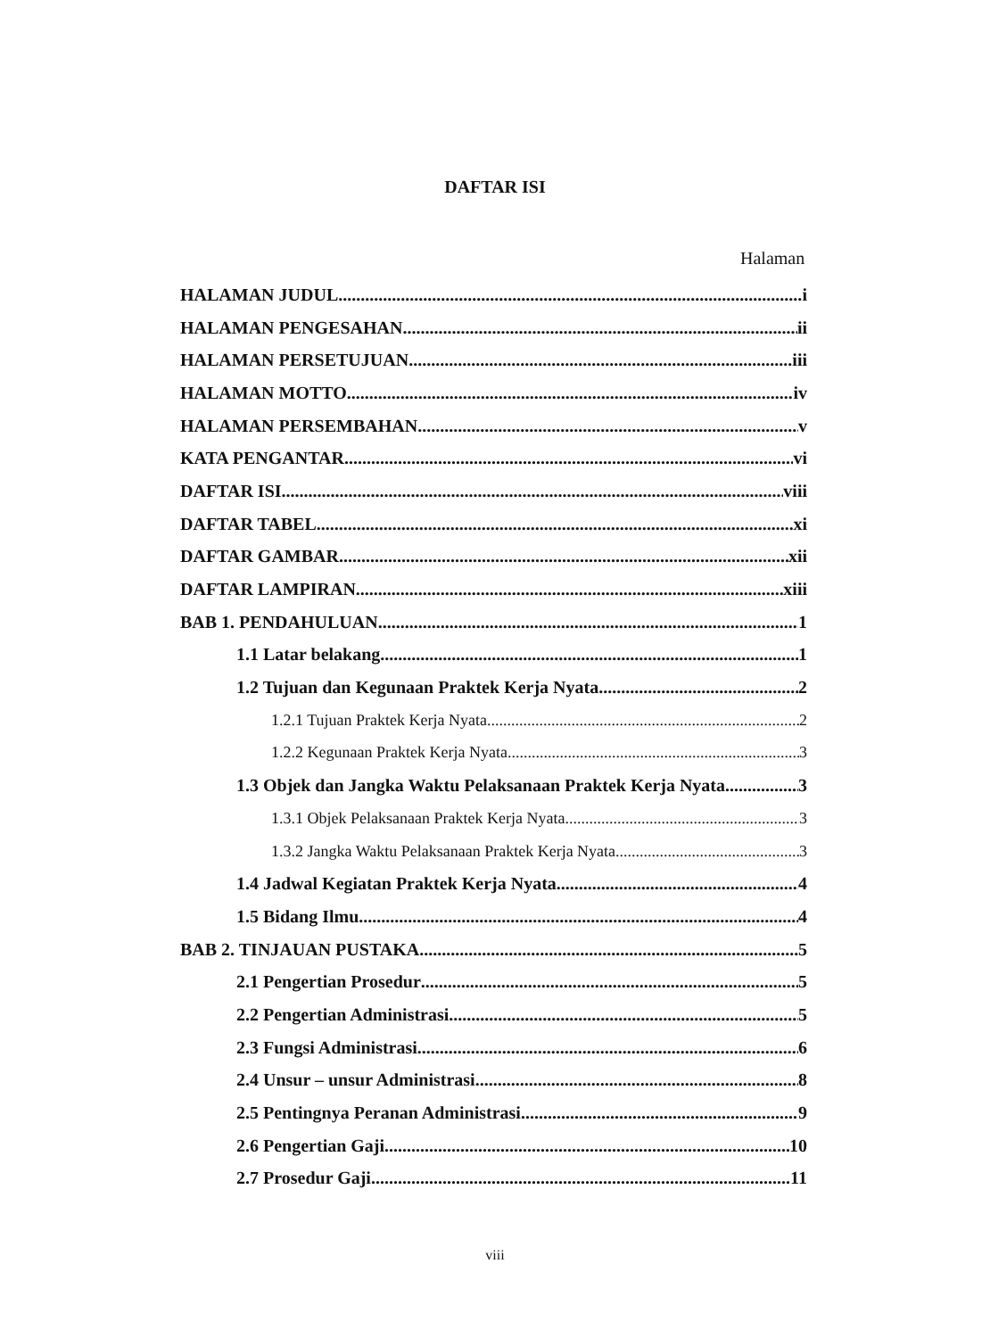DAFTAR ISI
Halaman
HALAMAN JUDUL i
HALAMAN PENGESAHAN ii
HALAMAN PERSETUJUAN iii
HALAMAN MOTTO iv
HALAMAN PERSEMBAHAN v
KATA PENGANTAR vi
DAFTAR ISI viii
DAFTAR TABEL xi
DAFTAR GAMBAR xii
DAFTAR LAMPIRAN xiii
BAB 1. PENDAHULUAN 1
1.1 Latar belakang 1
1.2 Tujuan dan Kegunaan Praktek Kerja Nyata 2
1.2.1 Tujuan Praktek Kerja Nyata 2
1.2.2 Kegunaan Praktek Kerja Nyata 3
1.3 Objek dan Jangka Waktu Pelaksanaan Praktek Kerja Nyata 3
1.3.1 Objek Pelaksanaan Praktek Kerja Nyata 3
1.3.2 Jangka Waktu Pelaksanaan Praktek Kerja Nyata 3
1.4 Jadwal Kegiatan Praktek Kerja Nyata 4
1.5 Bidang Ilmu 4
BAB 2. TINJAUAN PUSTAKA 5
2.1 Pengertian Prosedur 5
2.2 Pengertian Administrasi 5
2.3 Fungsi Administrasi 6
2.4 Unsur – unsur Administrasi 8
2.5 Pentingnya Peranan Administrasi 9
2.6 Pengertian Gaji 10
2.7 Prosedur Gaji 11
viii